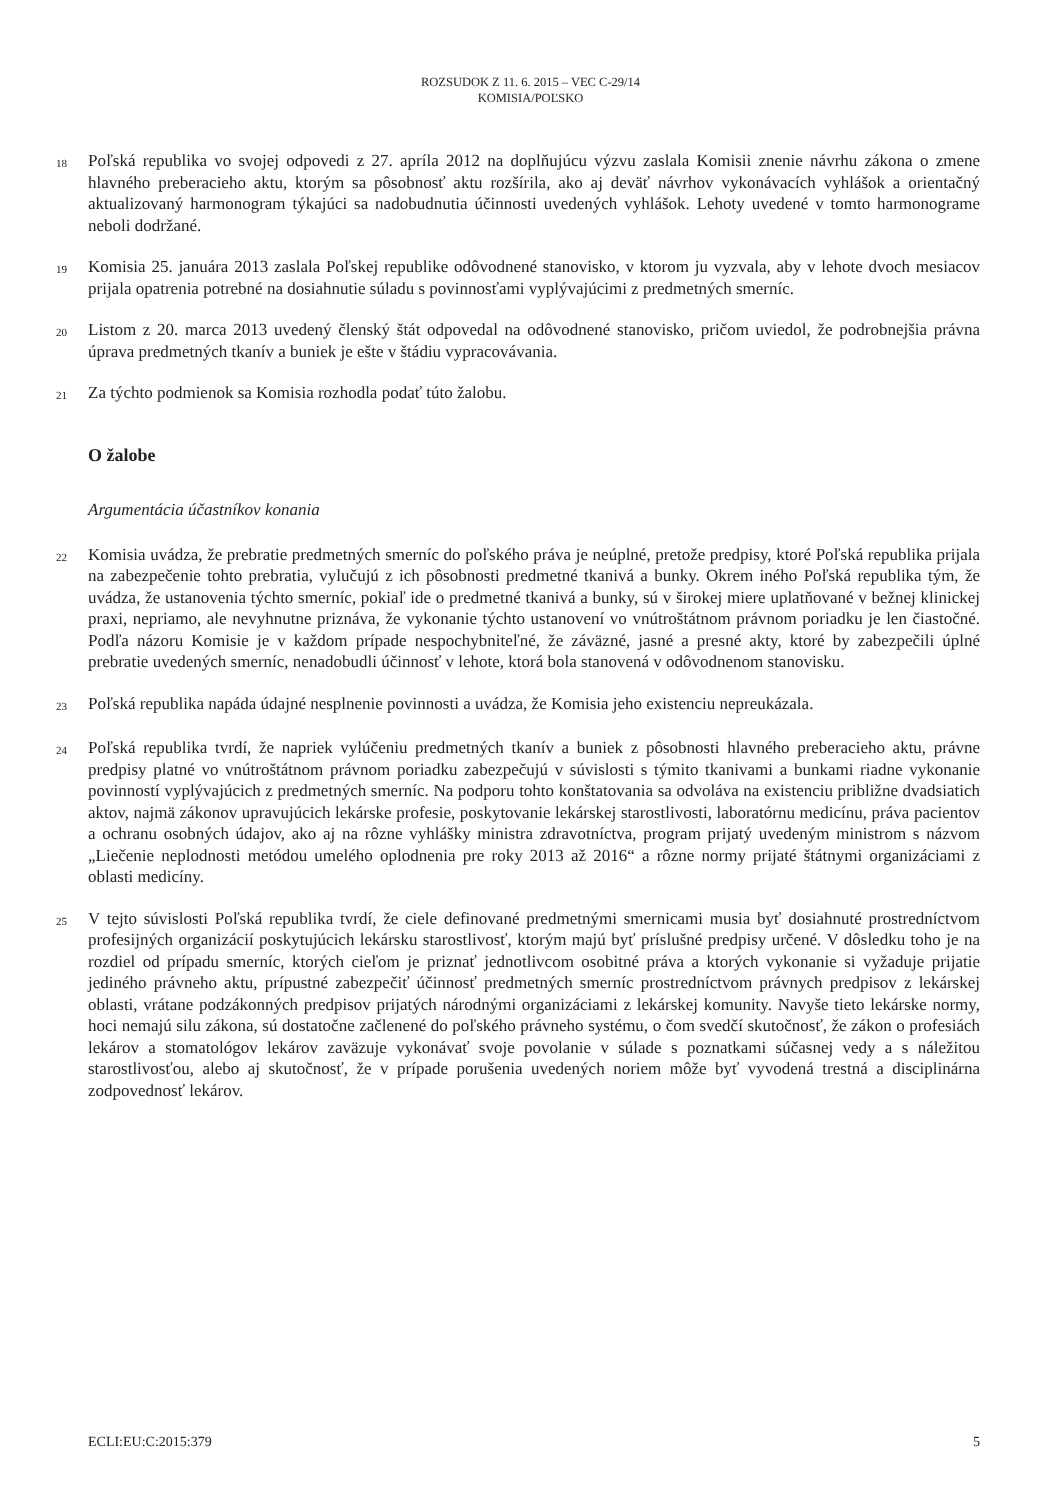ROZSUDOK Z 11. 6. 2015 – VEC C-29/14
KOMISIA/POĽSKO
18
Poľská republika vo svojej odpovedi z 27. apríla 2012 na doplňujúcu výzvu zaslala Komisii znenie návrhu zákona o zmene hlavného preberacieho aktu, ktorým sa pôsobnosť aktu rozšírila, ako aj deväť návrhov vykonávacích vyhlášok a orientačný aktualizovaný harmonogram týkajúci sa nadobudnutia účinnosti uvedených vyhlášok. Lehoty uvedené v tomto harmonograme neboli dodržané.
19
Komisia 25. januára 2013 zaslala Poľskej republike odôvodnené stanovisko, v ktorom ju vyzvala, aby v lehote dvoch mesiacov prijala opatrenia potrebné na dosiahnutie súladu s povinnosťami vyplývajúcimi z predmetných smerníc.
20
Listom z 20. marca 2013 uvedený členský štát odpovedal na odôvodnené stanovisko, pričom uviedol, že podrobnejšia právna úprava predmetných tkanív a buniek je ešte v štádiu vypracovávania.
21
Za týchto podmienok sa Komisia rozhodla podať túto žalobu.
O žalobe
Argumentácia účastníkov konania
22
Komisia uvádza, že prebratie predmetných smerníc do poľského práva je neúplné, pretože predpisy, ktoré Poľská republika prijala na zabezpečenie tohto prebratia, vylučujú z ich pôsobnosti predmetné tkanivá a bunky. Okrem iného Poľská republika tým, že uvádza, že ustanovenia týchto smerníc, pokiaľ ide o predmetné tkanivá a bunky, sú v širokej miere uplatňované v bežnej klinickej praxi, nepriamo, ale nevyhnutne priznáva, že vykonanie týchto ustanovení vo vnútroštátnom právnom poriadku je len čiastočné. Podľa názoru Komisie je v každom prípade nespochybniteľné, že záväzné, jasné a presné akty, ktoré by zabezpečili úplné prebratie uvedených smerníc, nenadobudli účinnosť v lehote, ktorá bola stanovená v odôvodnenom stanovisku.
23
Poľská republika napáda údajné nesplnenie povinnosti a uvádza, že Komisia jeho existenciu nepreukázala.
24
Poľská republika tvrdí, že napriek vylúčeniu predmetných tkanív a buniek z pôsobnosti hlavného preberacieho aktu, právne predpisy platné vo vnútroštátnom právnom poriadku zabezpečujú v súvislosti s týmito tkanivami a bunkami riadne vykonanie povinností vyplývajúcich z predmetných smerníc. Na podporu tohto konštatovania sa odvoláva na existenciu približne dvadsiatich aktov, najmä zákonov upravujúcich lekárske profesie, poskytovanie lekárskej starostlivosti, laboratórnu medicínu, práva pacientov a ochranu osobných údajov, ako aj na rôzne vyhlášky ministra zdravotníctva, program prijatý uvedeným ministrom s názvom „Liečenie neplodnosti metódou umelého oplodnenia pre roky 2013 až 2016“ a rôzne normy prijaté štátnymi organizáciami z oblasti medicíny.
25
V tejto súvislosti Poľská republika tvrdí, že ciele definované predmetnými smernicami musia byť dosiahnuté prostredníctvom profesijných organizácií poskytujúcich lekársku starostlivosť, ktorým majú byť príslušné predpisy určené. V dôsledku toho je na rozdiel od prípadu smerníc, ktorých cieľom je priznať jednotlivcom osobitné práva a ktorých vykonanie si vyžaduje prijatie jediného právneho aktu, prípustné zabezpečiť účinnosť predmetných smerníc prostredníctvom právnych predpisov z lekárskej oblasti, vrátane podzákonných predpisov prijatých národnými organizáciami z lekárskej komunity. Navyše tieto lekárske normy, hoci nemajú silu zákona, sú dostatočne začlenené do poľského právneho systému, o čom svedčí skutočnosť, že zákon o profesiách lekárov a stomatológov lekárov zaväzuje vykonávať svoje povolanie v súlade s poznatkami súčasnej vedy a s náležitou starostlivosťou, alebo aj skutočnosť, že v prípade porušenia uvedených noriem môže byť vyvodená trestná a disciplinárna zodpovednosť lekárov.
ECLI:EU:C:2015:379 5